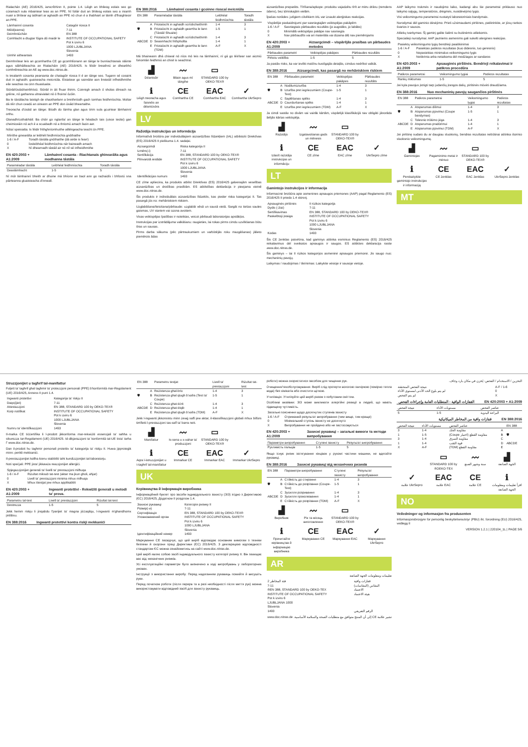Rialachán (AE) 2016/425, iarscríbhinn II, pointe 1.4. Léigh an bhileog eolais seo go cúramach sula mbaintear leas as an PPE. Ní foláir duit an bhileog eolais seo a iniamh nuair a bhítear ag tabhairt ar aghaidh an PPE nó chun é a thabhairt ar láimh d'fhaighteoir an PPE.
| Lámhainní cosanta | Catagóir riosca II |
| Méid(eanna) | 7-11 |
| Deimhniúchán | EN 388 |
| Comhlacht a dtugtar fógra dó maidir le | INSTITUTE OF OCCUPATIONAL SAFETY Pot k izviru 6 1000 LJUBLJANA Slovenia |
| Uimhir aitheantais | 1493 |
Deimhnítear leis an gcomhartha CE go gcomhlíonann an táirge le bunriachtanais sláinte agus sábháilteachta an Rialacháin (AE) 2016/425. Is féidir breathnú ar dhearbhú comhréireachta an AE ag www.doc.nitras.de.
Is trealamh cosanta pearsanta de chatagóir riosca II é an táirge seo. Tugann sé cosaint duit in aghaidh: guaiseacha meicniúla. Eisiaitear go sainráite aon linsteáil infheidhmithe eile seachas na cinn thuasluaite.
Stóráil/úsáid/seirbhísiú: Stóráil in áit fhuar thirim. Coinnigh amach ó sholas díreach na gréine, nó gathanna ultraivialait nó ó fhoinsí ózóin.
Ba le tástálacha laistigh de shaotharlann a breithníodh gach tomhas feidhmíochta. Moltar dá réir chun ceadú an oireann an PPE don úsáid bheartaithe.
Treoracha d'úsáid an táirge: Bíodh do lámha glan agus tirim sula gcuirtear lámhainní orthu.
Glanadh/cothabháil: Ba chóir go nglanfaí an táirge le héadach tais (uisce teolai) gan cheimiceáin nó ach é a scuabadh nó a thriomú amach faoin aer.
Nótaí speisialta: Is féidir frithghníomhuithe ailléirgeacha teacht ón PPE.
| Míníthe ginearálta ar leibhéil feidhmíochta gnóthaithe | |
| 1-6 / A-F | Toradh tástála gnóthaithe (dá airde is fearr) |
| 0 | Íosleibhéal feidhmíochta nár baineadh amach |
| X | Ní dhearnadh tástáil air nó níl sé infheidhmithe |
EN 420:2003 + A1:2009 Lámhainní cosanta - Riachtanais ghinearálta agus modhanna tástála
| Paraiméadar tástála | Leibhéal feidhmíochta | Toradh tástála |
| --- | --- | --- |
| Deaslámhacht | 1-5 | 5 |
Ní mór lámhainní bheith ar dhuine má bhíonn an baol ann go rachaidís i bhfostú sna páirteanna gluaisteacha d'inneall.
EN 388:2016 Lámhainní cosanta i gcoinne rioscaí meicniúla
| EN 388 | | Paraiméadar tástála | Leibhéal feidhmíochta | Toradh tástála |
| --- | --- | --- | --- | --- |
| | A | Friotaíocht in aghaidh scríobchaithimh | 1-4 | 3 |
| 🛡 | B | Friotaíocht in aghaidh gearrtha le lann (Tástáil Shuaite) | 1-5 | 1 |
| | C | Friotaíocht in aghaidh scríobchaithimh | 1-4 | 3 |
| ABCDE | D | Seasmhacht frithphollta | 1-4 | 1 |
| | E | Friotaíocht in aghaidh gearrtha le lann (TDM) | A-F | X |
Má bhaineann dhá chiseal nó níos mó leis na lámhainní, ní gá go léirítear san aicmiú foriomlán feidhmiú an chisil is seachtraí.
▟
Déantsóir
〰
Bliain agus mí táirgthe
▭
STANDARD 100 by OEKO-TEX®
ℹ
Léigh treoracha agus faisnéis an déantúsóra
CE
Comhartha CE
EAC
Comhartha EAC
✓
Comhartha UkrSepro
LV
Ražotāja instrukcijas un informācija
Informatīvā brošūra par individuālajiem aizsardzības līdzekļiem (IAL) atbilstoši Direktīvas (ES) 2016/425 II pielikuma 1.4. sadaļai.
| Aizsargcimdi | Riska kategorija II |
| Izmērs(-i) | 7-11 |
| Sertifikācija | EN 388, STANDARD 100 by OEKO-TEX® |
| Pilnvarotā iestāde | INSTITUTE OF OCCUPATIONAL SAFETY Pot k izviru 6 1000 LJUBLJANA Slovenia |
| Identifikācijas numurs | 1493 |
CE zīme apliecina, ka produkts atbilst Direktīvas (ES) 2016/425 galvenajām veselības aizsardzības un drošības prasībām. ES atbilstības deklarācija ir pieejama vietnē www.doc.nitras.de.
Šis produkts ir individuālais aizsardzības līdzeklis, kas pieder riska kategorijai II. Tas pasargā jūs no: mehāniskiem riskiem.
Uzglabāšana/lietošana/pārbaude: uzglabāt vēsā un sausā vietā. Sargāt no tiešas saules gaismas, UV stariem vai ozona avotiem.
Visas veiktspējas īpašības ir noteiktas, veicot pārbaudi laboratorijas apstākļos.
Instrukcijas par izstrādājuma valkāšanu: raugieties, lai rokas pirms cimdu uzvilkšanas būtu tīras un sausas.
Pirms darba sākuma (pēc pārtraukumiem un varbūtējās roku mazgāšanas) jālieto piemērots ādas
aizsardzības preparāts. Tīrīšana/apkope: produktu vajadzētu tīrīt ar mitru drānu (remdens ūdens), bez ķīmiskajām vielām.
Īpašas norādes: jutīgiem cilvēkiem IAL var izsaukt alerģiskas reakcijas.
| Vispārējie paskaidrojumi par sasniegtajām veiktspējas pakāpēm | |
| 1-6 / A-F | Sasniegtais pārbaudes rezultāts (jo augstāks, jo labāks) |
| 0 | Minimālā veiktspējas pakāpe nav sasniegta |
| X | Nav pārbaudīts vai ari materiāla vai dizaina dēļ nav piemērojams |
EN 420:2003 + A1:2009 Aizsargcimdi – vispārējās prasības un pārbaudes metodes
| Pārbaudes parametri | Veiktspējas pakāpes | Pārbaudes rezultāts |
| --- | --- | --- |
| Pirkstu veiklība | 1-5 | 5 |
Ja pastāv risks, ka var ievilkt mašīnu kustīgajās detaļās, cimdus nedrīkst valkāt.
EN 388:2016 Aizsargcimdi, kas pasargā no mehāniskiem riskiem
| EN 388 | | Pārbaudes parametri | Veiktspējas pakāpes | Pārbaudes rezultāts |
| --- | --- | --- | --- | --- |
| | A | Nodilumizturība | 1-4 | 3 |
| 🛡 | B | Izturība pret iegriezumiem (Coupe-Test) | 1-5 | 1 |
| | C | Saplēšanas spēks | 1-4 | 3 |
| ABCDE | D | Caurduršanas spēks | 1-4 | 1 |
| | E | Izturība pret iegriezumiem (TDM) | A-F | X |
Ja cimdi sastāv no divām vai vairāk kārtām, vispārējā klasifikācijā nav obligāti jānorāda ārējās kārtas veiktspēja.
▟
Ražotājs
〰
Izgatavošanas gads un mēnesis
▭
STANDARD 100 by OEKO-TEX®
ℹ
Izlasīt ražotāja instrukcijas un informāciju
CE
CE zīme
EAC
EAC zīme
✓
UkrSepro zīme
LT
Gamintojo instrukcijos ir informacija
Informacinė brošiūra apie asmenines apsaugos priemones (AAP) pagal Reglamento (ES) 2016/425 II priedo 1.4 skirsnį.
| Apsauginės pirštinės | II rizikos kategorija |
| Dydis (-žiai) | 7-11 |
| Sertifikavimas | EN 388, STANDARD 100 by OEKO-TEX® |
| Paskelbtoji įstaiga | INSTITUTE OF OCCUPATIONAL SAFETY Pot k izviru 6 1000 LJUBLJANA Slovenia |
| Kodas | 1493 |
Šis CE ženklas patvirtina, kad gaminys atitinka esminius Reglamento (ES) 2016/425 reikalavimus dėl sveikatos apsaugos ir saugos. ES atitikties deklaracija rasite www.doc.nitras.de.
Šis gaminys – tai II rizikos kategorijos asmeninė apsaugos priemonė. Jis saugo nuo: mechaninių pavojų.
Laikymas / naudojimas / tikrinimas: Laikykite vėsioje ir sausoje vietoje.
AAP laikymo trukmės ir naudojimo laiko, kadangi abu šie parametrai priklauso nuo laikymo sąlygų, temperatūros, drėgmės, nusidėvėjimo lygio.
Visi veiksmingumo parametrai nustatyti laboratoriniais bandymais.
Nurodymai dėl gaminio dėvėjimo: Prieš užsimaudami pirštines, patikrinkite, ar jūsų rankos švarios ir sausos.
Atliekų tvarkymas: Šį gaminį galite šalinti su buitinėmis atliekomis.
Specialieji nurodymai: AAP jautriems asmenims gali sukelti alergines reakcijas.
| Pasiektų veiksmingumo lygių bendrieji paaiškinimai | |
| 1-6 / A-F | Pasiektas patikros rezultatas (kuo didesnis, tuo geresnis) |
| 0 | Nepasiektas minimalus veiksmingumo lygis |
| X | Netikrinta arba netaikoma dėl medžiagos ar sandaros |
EN 420:2003 + A1:2009 Apsauginės pirštinės. Bendrieji reikalavimai ir patikros procedūra
| Patikros parametrai | Veiksmingumo lygiai | Patikros rezultatas |
| --- | --- | --- |
| Rankų miklumas | 1-5 | 5 |
Jei kyla pavojus įstrigti tarp judančių įrangos dalių, pirštinės mūvėti draudžiama.
EN 388:2016 Nuo mechaninių pavojų saugančios pirštinės
| EN 388 | | Patikros parametrai | Veiksmingumo lygiai | Patikros rezultatas |
| --- | --- | --- | --- | --- |
| | A | Atsparumas dilimui | 1-4 | 3 |
| 🛡 | B | Atsparumas pjovimui (Coupe bandymas) | 1-5 | 1 |
| | C | Tolesnio trūkimo jėga | 1-4 | 3 |
| ABCDE | D | Atsparumas pradūrimui | 1-4 | 1 |
| | E | Atsparumas pjovimui (TDM) | A-F | X |
Jei pirštinę sudaro du ar daugiau sluoksnių, bendras rezultatas nebūtinai atitinka išorinio sluoksnio veiksmingumą.
▟
Gamintojas
〰
Pagaminimo metai ir mėnuo
▭
STANDARD 100 by OEKO-TEX®
ℹ
Perskaitykite gamintojo instrukcijas ir informaciją
CE
CE ženklas
EAC
EAC ženklas
✓
UkrSepro ženklas
MT
Struzzjonijiet u tagħrif tal-manifattur
Fuljett ta' tagħrif għal tagħmir ta' protezzjoni personali (PPE) b'konformità mar-Regolament (UE) 2016/425, Anness II punt 1.4.
| Ingwanti protettivi | Kategorija ta' riskju II |
| Daqs(ijiet) | 7-11 |
| Attestazzjoni | EN 388, STANDARD 100 by OEKO-TEX® |
| Korp notifikat | INSTITUTE OF OCCUPATIONAL SAFETY Pot k izviru 6 1000 LJUBLJANA Slovenia |
| Numru ta' identifikazzjoni | 1493 |
Il-marka CE tiċċertifika li l-prodott jikkonforma mar-rekwiżiti essenzjali ta' saħħa u sikurezza tar-Regolament (UE) 2016/425. Id-dikjarazzjoni ta' konformità tal-UE tista' tarha f' www.doc.nitras.de.
Dan il-prodott hu tagħmir personali protettiv ta' kategorija ta' riskju II. Huwa jipproteġik minn: perikli mekkaniċi.
Il-prestazzjonijiet kollha kienu stabbiliti taħt kundizzjonijiet tal-laboratorju.
Noti speċjali: PPE jista' jikkawża reazzjonijiet allerġiċi.
| Spjegazzjonijiet ġenerali ta' livelli ta' prestazzjoni milħuqa | |
| 1-6 / A-F | Riżultat miksub tat-test (aktar ma jkun għoli, aħjar) |
| 0 | Livell ta' prestazzjoni minima mhux milħuqa |
| X | Mhux ittestjat jew mhux applikabbli |
EN 420:2003 + A1:2009 Ingwanti protettivi - Rekwiżiti ġenerali u metodi ta' prova.
| Parametru tal-test | Livell ta' prestazzjoni | Riżultat tat-test |
| --- | --- | --- |
| Destrezza | 1-5 | 5 |
Jekk hemm riskju li jinqabdu f'parijiet ta' magna jiċċaqilqu, l-ingwanti m'għandhomx jintlibsu.
EN 388:2016 Ingwanti protettivi kontra riskji mekkaniċi
| EN 388 | | Parametru testjat | Livell ta' prestazzjoni | Riżultat tat-test |
| --- | --- | --- | --- | --- |
| | A | Reżistenza għal-brix | 1-4 | 3 |
| 🛡 | B | Reżistenza għal qtugħ b'xafra (Test ta' Coupe) | 1-5 | 1 |
| | C | Reżistenza għat-tiċrit | 1-4 | 3 |
| ABCDE | D | Reżistenza għat-titqib | 1-4 | 1 |
| | E | Reżistenza għal qtugħ b'xafra (TDM) | A-F | X |
Jekk l-ingwanti jikkonsistu minn żewġ saffi jew aktar, il-klassifikazzjoni globali mhux bilfors tirrifletti l-prestazzjoni tas-saff ta' barra nett.
▟
Manifattur
〰
Is-sena u x-xahar ta' produzzjoni
▭
STANDARD 100 by OEKO-TEX®
ℹ
Aqra l-istruzzjonijiet u t-tagħrif tal-manifattur
CE
Immarkar CE
EAC
Immarkar EAC
✓
Immarkar UkrSepro
UK
Керівництва й інформація виробника
Інформаційний буклет про засоби індивідуального захисту (ЗІЗ) згідно з Директивою (ЄС) 2016/425, Додатком II розділом 1.4.
| Захисні рукавиці | Категорія ризику II |
| Розмір(-и) | 7-11 |
| Сертифікація | EN 388, STANDARD 100 by OEKO-TEX® |
| Уповноважений орган | INSTITUTE OF OCCUPATIONAL SAFETY Pot k izviru 6 1000 LJUBLJANA Slovenia |
| Ідентифікаційний номер | 1493 |
Маркування CE засвідчує, що цей виріб відповідає основним вимогам з техніки безпеки й охорони праці Директиви (ЄС) 2016/425. З декларацією відповідності стандартам ЄС можна ознайомитись на сайті www.doc.nitras.de.
Цей виріб являє собою засіб індивідуального захисту категорії ризику II. Він захищає вас від: механічних ризиків.
Усі експлуатаційні параметри було визначено в ході випробувань у лабораторних умовах.
Інструкції з використання виробу: Перед надяганням рукавиць помийте й висушіть руки.
Перед початком роботи (після перерв та в разі необхідності після миття рук) можна використовувати відповідний засіб для захисту рукавиць.
роботи) можна скористатися засобом для чищення рук.
Очищення/техобслуговування: Виріб слід протерти вологою ганчіркою (помірно тепла вода) без хімікатів або очистити щіткою.
Утилізація: Утилізуйте цей виріб разом з побутовим сміттям.
Особливі вказівки: ЗІЗ може викликати алергійні реакції в людей, що мають підвищену чутливість.
| Загальні пояснення щодо досягнутих ступенів захисту | |
| 1-6 / A-F | Отриманий результат випробування (чим вище, тим краще) |
| 0 | Мінімальний ступінь захисту не досягнуто |
| X | Випробування не пройдено або не застосовується |
EN 420:2003 + A1:2009 Захисні рукавиці – загальні вимоги та методи випробування
| Параметри випробування | Ступені захисту | Результат випробування |
| --- | --- | --- |
| Рухливість пальців | 1-5 | 5 |
Якщо існує ризик затягування кінцівок у рухомі частини машини, не вдягайте рукавиці.
EN 388:2016 Захисні рукавиці від механічних ризиків
| EN 388 | | Параметри випробування | Ступені захисту | Результат випробування |
| --- | --- | --- | --- | --- |
| | A | Стійкість до стирання | 1-4 | 3 |
| 🛡 | B | Стійкість до розрізання (Coupe-Test) | 1-5 | 1 |
| | C | Зусилля розривання | 1-4 | 3 |
| ABCDE | D | Зусилля проколювання | 1-4 | 1 |
| | E | Стійкість до розрізання (TDM) | A-F | X |
▟
Виробник
〰
Рік та місяць виготовлення
▭
STANDARD 100 by OEKO-TEX®
ℹ
Прочитайте керівництва й інформацію виробника
CE
Маркування CE
EAC
Маркування EAC
✓
Маркування UkrSepro
AR
تعليمات ومعلومات الجهة الصانعة
| قفازات واقية | فئة المخاطر 2 |
| المقاس (المقاسات) | 7-11 |
| الاعتماد | EN 388, STANDARD 100 by OEKO-TEX® |
| هيئة الاعتماد | INSTITUTE OF OCCUPATIONAL SAFETY Pot k izviru 6 1000 LJUBLJANA Slovenia |
| الرقم التعريفي | 1493 |
تشير علامة CE إلى أن المنتج متوافق مع متطلبات الصحة والسلامة الأساسية. www.doc.nitras.de
التخزين / الاستخدام / الفحص: يُخزن في مكان بارد وجاف.
| 1-6 / A-F | نتيجة الفحص المتحققة |
| 0 | لم يتم بلوغ الحد الأدنى لمستوى الأداء |
| X | لم يتم الفحص |
EN 420:2003 + A1:2009 القفازات الواقية - المتطلبات العامة وإجراءات الفحص
| عناصر الفحص | مستويات الأداء | نتيجة الفحص |
| --- | --- | --- |
| البراعة اليدوية | 1-5 | 5 |
EN 388:2016 قفازات واقية من المخاطر الميكانيكية
| EN 388 | | عناصر الفحص | مستويات الأداء | نتيجة الفحص |
| --- | --- | --- | --- | --- |
| | A | مقاومة الحك | 1-4 | 3 |
| 🛡 | B | مقاومة القطع (اختبار Coupe) | 1-5 | 1 |
| | C | مقاومة التمزق | 1-4 | 3 |
| ABCDE | D | قوة الثقب | 1-4 | 1 |
| | E | مقاومة القطع (TDM) | A-F | X |
▟
الجهة الصانعة
〰
سنة وشهر الصنع
▭
STANDARD 100 by OEKO-TEX®
ℹ
اقرأ تعليمات ومعلومات الجهة الصانعة
CE
CE علامة
EAC
EAC علامة
✓
UkrSepro علامة
NO
Veiledninger og informasjon fra produsenten
Informasjonsbrosjyre for personlig beskyttelsesutstyr (PBU) iht. forordning (EU) 2016/425, vedlegg II
VERSION 1.2.1 | 220104_1L | PAGE 5/6